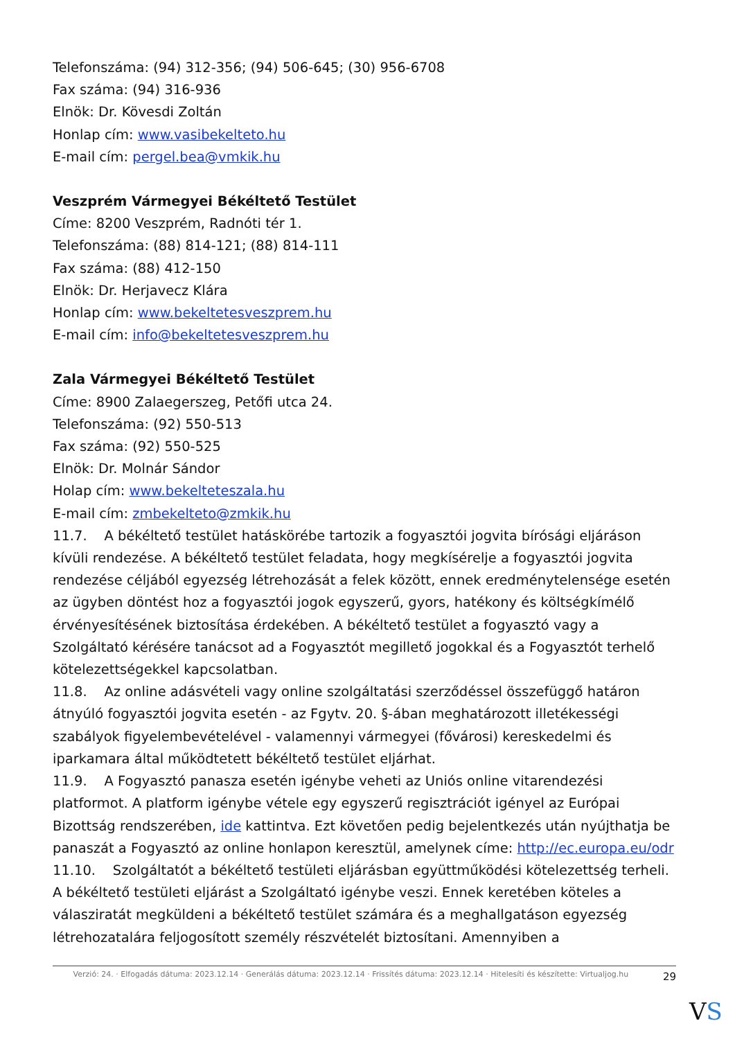Telefonszáma: (94) 312-356; (94) 506-645; (30) 956-6708
Fax száma: (94) 316-936
Elnök: Dr. Kövesdi Zoltán
Honlap cím: www.vasibekelteto.hu
E-mail cím: pergel.bea@vmkik.hu
Veszprém Vármegyei Békéltető Testület
Címe: 8200 Veszprém, Radnóti tér 1.
Telefonszáma: (88) 814-121; (88) 814-111
Fax száma: (88) 412-150
Elnök: Dr. Herjavecz Klára
Honlap cím: www.bekeltetesveszprem.hu
E-mail cím: info@bekeltetesveszprem.hu
Zala Vármegyei Békéltető Testület
Címe: 8900 Zalaegerszeg, Petőfi utca 24.
Telefonszáma: (92) 550-513
Fax száma: (92) 550-525
Elnök: Dr. Molnár Sándor
Holap cím: www.bekelteteszala.hu
E-mail cím: zmbekelteto@zmkik.hu
11.7. A békéltető testület hatáskörébe tartozik a fogyasztói jogvita bírósági eljáráson kívüli rendezése. A békéltető testület feladata, hogy megkísérelje a fogyasztói jogvita rendezése céljából egyezség létrehozását a felek között, ennek eredménytelensége esetén az ügyben döntést hoz a fogyasztói jogok egyszerű, gyors, hatékony és költségkímélő érvényesítésének biztosítása érdekében. A békéltető testület a fogyasztó vagy a Szolgáltató kérésére tanácsot ad a Fogyasztót megillető jogokkal és a Fogyasztót terhelő kötelezettségekkel kapcsolatban.
11.8. Az online adásvételi vagy online szolgáltatási szerződéssel összefüggő határon átnyúló fogyasztói jogvita esetén - az Fgytv. 20. §-ában meghatározott illetékességi szabályok figyelembevételével - valamennyi vármegyei (fővárosi) kereskedelmi és iparkamara által működtetett békéltető testület eljárhat.
11.9. A Fogyasztó panasza esetén igénybe veheti az Uniós online vitarendezési platformot. A platform igénybe vétele egy egyszerű regisztrációt igényel az Európai Bizottság rendszerében, ide kattintva. Ezt követően pedig bejelentkezés után nyújthatja be panaszát a Fogyasztó az online honlapon keresztül, amelynek címe: http://ec.europa.eu/odr
11.10. Szolgáltatót a békéltető testületi eljárásban együttműködési kötelezettség terheli. A békéltető testületi eljárást a Szolgáltató igénybe veszi. Ennek keretében köteles a válasziratát megküldeni a békéltető testület számára és a meghallgatáson egyezség létrehozatalára feljogosított személy részvételét biztosítani. Amennyiben a
Verzió: 24. · Elfogadás dátuma: 2023.12.14 · Generálás dátuma: 2023.12.14 · Frissítés dátuma: 2023.12.14 · Hitelesíti és készítette: Virtualjog.hu
29
VS